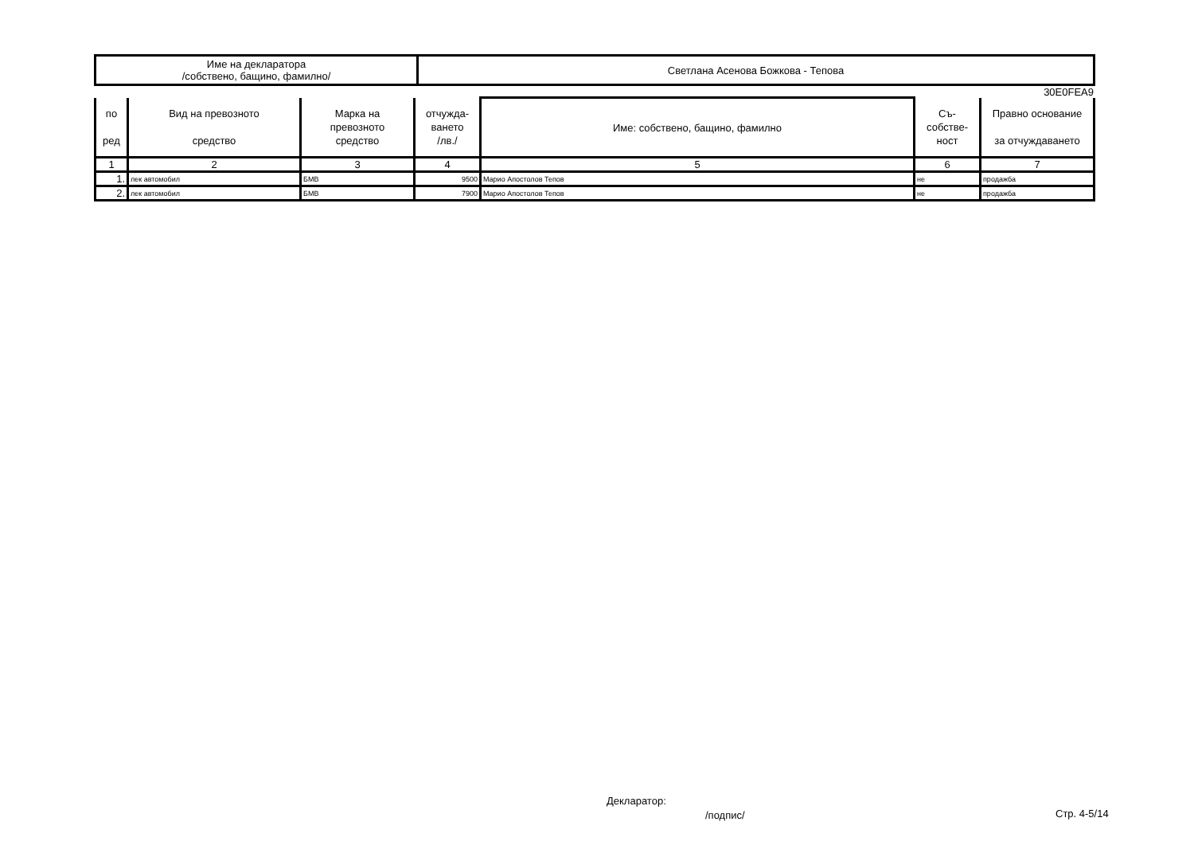| Име на декларатора /собствено, бащино, фамилно/ | Светлана Асенова Божкова - Тепова |
30E0FEA9
| по ред | Вид на превозното средство | Марка на превозното средство | отчужда- ването /лв./ | Име: собствено, бащино, фамилно | Съ- собстве- ност | Правно основание за отчуждаването |
| --- | --- | --- | --- | --- | --- | --- |
| 1 | 2 | 3 | 4 | 5 | 6 | 7 |
| 1. | лек автомобил | БМВ | 9500 | Марио Апостолов Тепов | не | продажба |
| 2. | лек автомобил | БМВ | 7900 | Марио Апостолов Тепов | не | продажба |
Декларатор:
/подпис/ Стр. 4-5/14